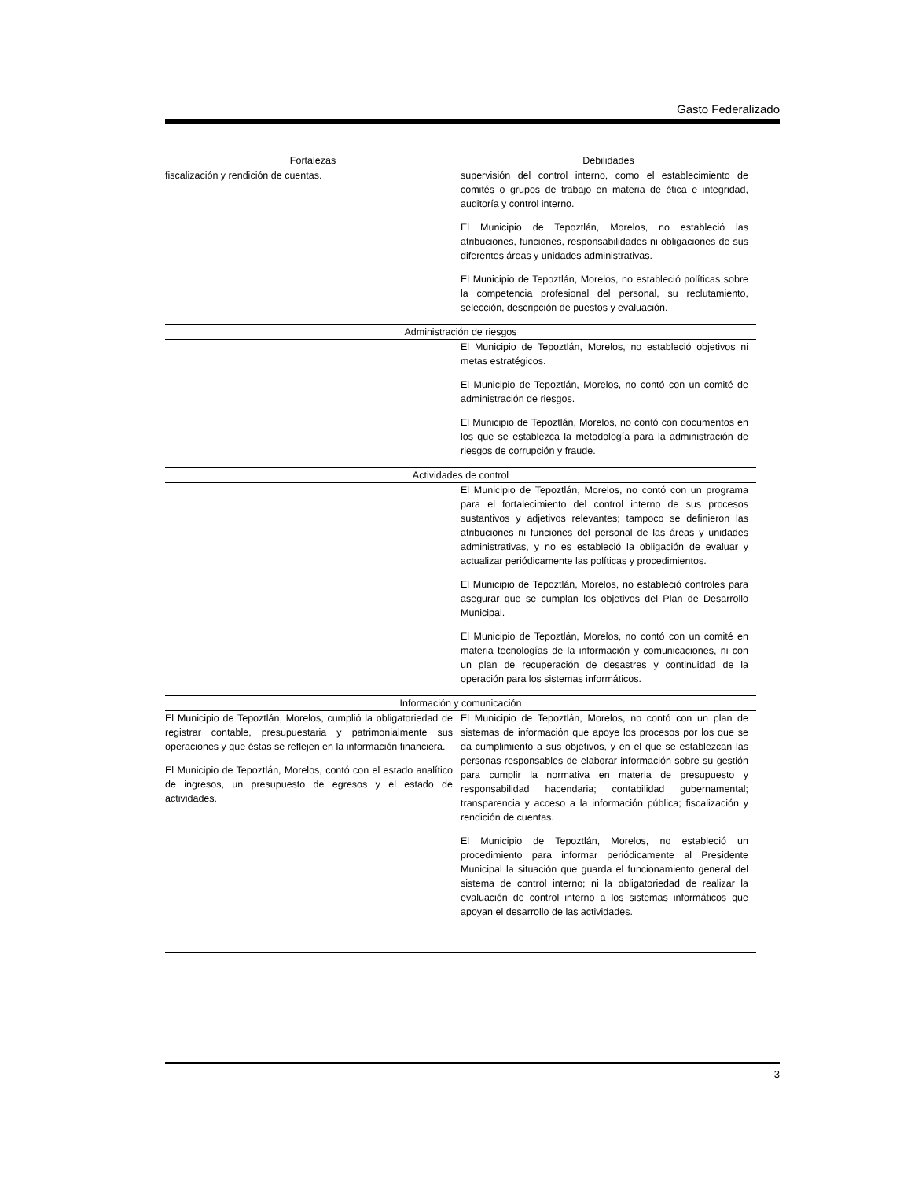Gasto Federalizado
| Fortalezas | Debilidades |
| --- | --- |
| fiscalización y rendición de cuentas. | supervisión del control interno, como el establecimiento de comités o grupos de trabajo en materia de ética e integridad, auditoría y control interno. El Municipio de Tepoztlán, Morelos, no estableció las atribuciones, funciones, responsabilidades ni obligaciones de sus diferentes áreas y unidades administrativas. El Municipio de Tepoztlán, Morelos, no estableció políticas sobre la competencia profesional del personal, su reclutamiento, selección, descripción de puestos y evaluación. |
| Administración de riesgos | |
| | El Municipio de Tepoztlán, Morelos, no estableció objetivos ni metas estratégicos. El Municipio de Tepoztlán, Morelos, no contó con un comité de administración de riesgos. El Municipio de Tepoztlán, Morelos, no contó con documentos en los que se establezca la metodología para la administración de riesgos de corrupción y fraude. |
| Actividades de control | |
| | El Municipio de Tepoztlán, Morelos, no contó con un programa para el fortalecimiento del control interno de sus procesos sustantivos y adjetivos relevantes; tampoco se definieron las atribuciones ni funciones del personal de las áreas y unidades administrativas, y no es estableció la obligación de evaluar y actualizar periódicamente las políticas y procedimientos. El Municipio de Tepoztlán, Morelos, no estableció controles para asegurar que se cumplan los objetivos del Plan de Desarrollo Municipal. El Municipio de Tepoztlán, Morelos, no contó con un comité en materia tecnologías de la información y comunicaciones, ni con un plan de recuperación de desastres y continuidad de la operación para los sistemas informáticos. |
| Información y comunicación | |
| El Municipio de Tepoztlán, Morelos, cumplió la obligatoriedad de registrar contable, presupuestaria y patrimonialmente sus operaciones y que éstas se reflejen en la información financiera. El Municipio de Tepoztlán, Morelos, contó con el estado analítico de ingresos, un presupuesto de egresos y el estado de actividades. | El Municipio de Tepoztlán, Morelos, no contó con un plan de sistemas de información que apoye los procesos por los que se da cumplimiento a sus objetivos, y en el que se establezcan las personas responsables de elaborar información sobre su gestión para cumplir la normativa en materia de presupuesto y responsabilidad hacendaria; contabilidad gubernamental; transparencia y acceso a la información pública; fiscalización y rendición de cuentas. El Municipio de Tepoztlán, Morelos, no estableció un procedimiento para informar periódicamente al Presidente Municipal la situación que guarda el funcionamiento general del sistema de control interno; ni la obligatoriedad de realizar la evaluación de control interno a los sistemas informáticos que apoyan el desarrollo de las actividades. |
3